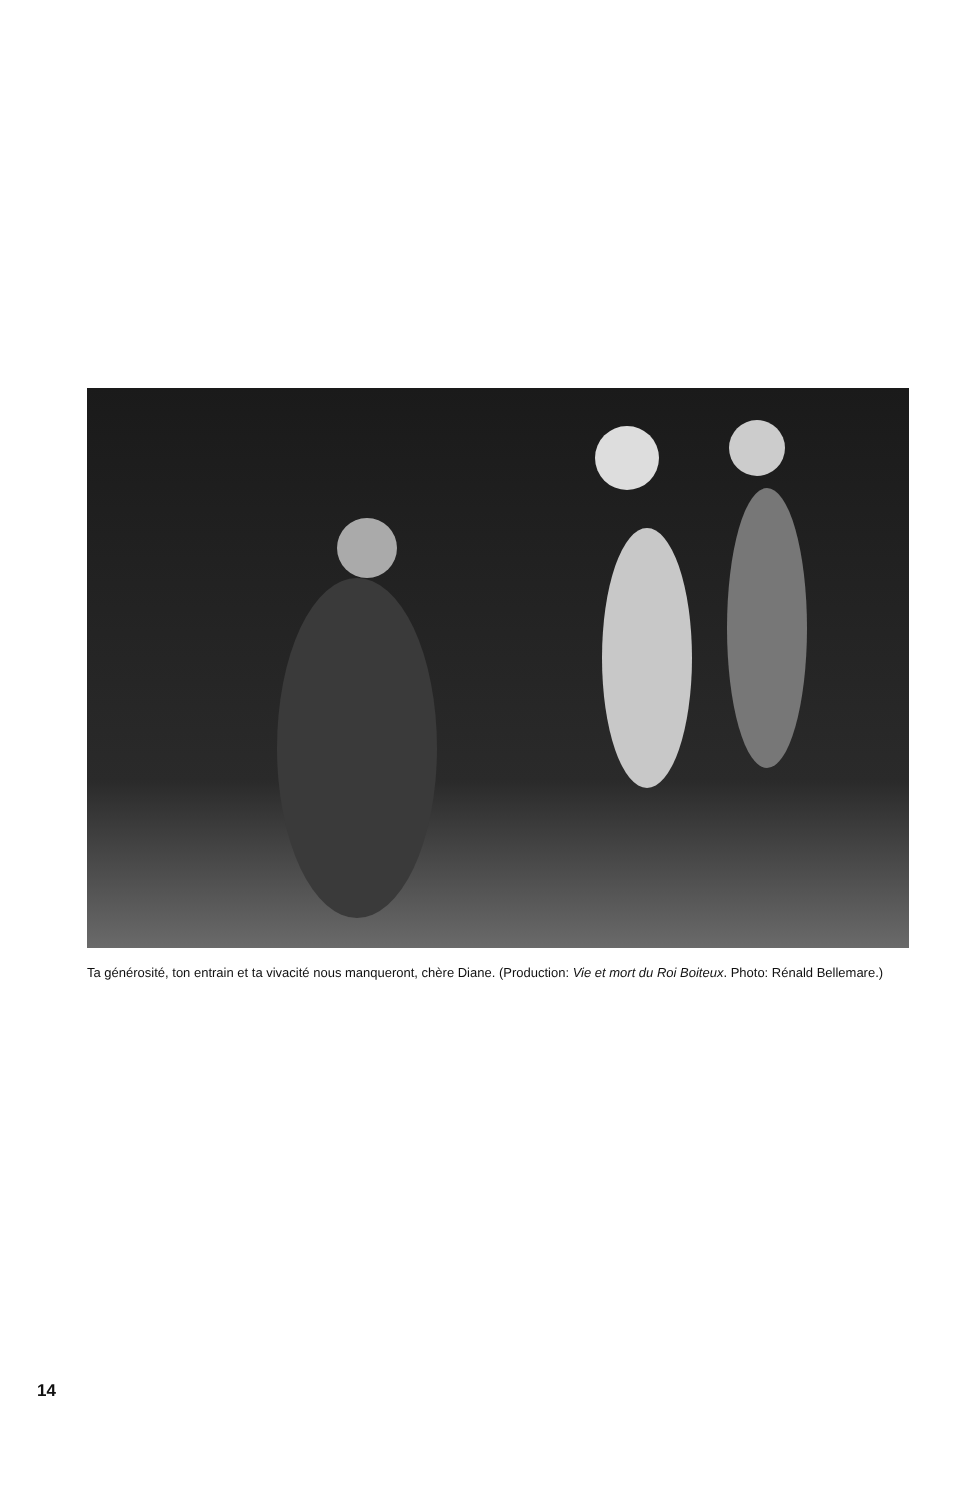Ta générosité, ton entrain et ta vivacité nous manqueront, chère Diane. (Production: Vie et mort du Roi Boiteux. Photo: Rénald Bellemare.)
14